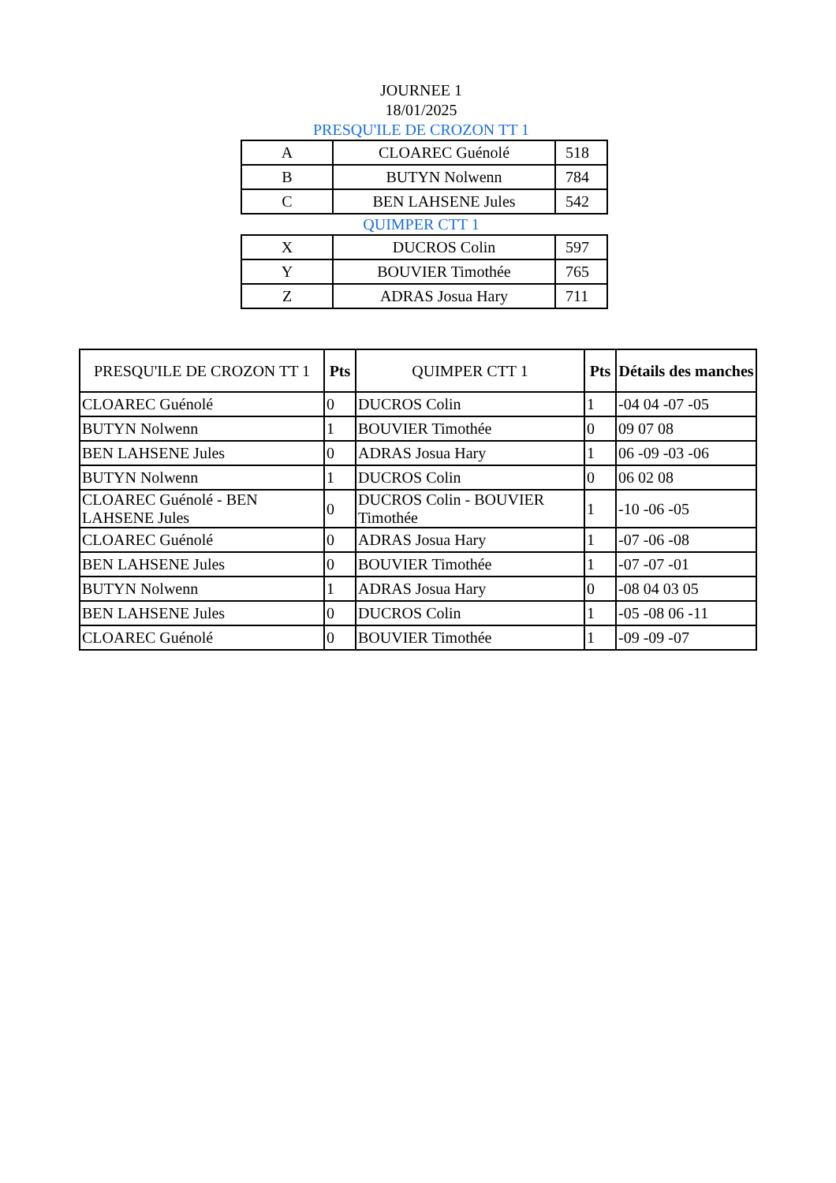JOURNEE 1
18/01/2025
PRESQU'ILE DE CROZON TT 1
| A | CLOAREC Guénolé | 518 |
| B | BUTYN Nolwenn | 784 |
| C | BEN LAHSENE Jules | 542 |
QUIMPER CTT 1
| X | DUCROS Colin | 597 |
| Y | BOUVIER Timothée | 765 |
| Z | ADRAS Josua Hary | 711 |
| PRESQU'ILE DE CROZON TT 1 | Pts | QUIMPER CTT 1 | Pts | Détails des manches |
| --- | --- | --- | --- | --- |
| CLOAREC Guénolé | 0 | DUCROS Colin | 1 | -04 04 -07 -05 |
| BUTYN Nolwenn | 1 | BOUVIER Timothée | 0 | 09 07 08 |
| BEN LAHSENE Jules | 0 | ADRAS Josua Hary | 1 | 06 -09 -03 -06 |
| BUTYN Nolwenn | 1 | DUCROS Colin | 0 | 06 02 08 |
| CLOAREC Guénolé - BEN LAHSENE Jules | 0 | DUCROS Colin - BOUVIER Timothée | 1 | -10 -06 -05 |
| CLOAREC Guénolé | 0 | ADRAS Josua Hary | 1 | -07 -06 -08 |
| BEN LAHSENE Jules | 0 | BOUVIER Timothée | 1 | -07 -07 -01 |
| BUTYN Nolwenn | 1 | ADRAS Josua Hary | 0 | -08 04 03 05 |
| BEN LAHSENE Jules | 0 | DUCROS Colin | 1 | -05 -08 06 -11 |
| CLOAREC Guénolé | 0 | BOUVIER Timothée | 1 | -09 -09 -07 |